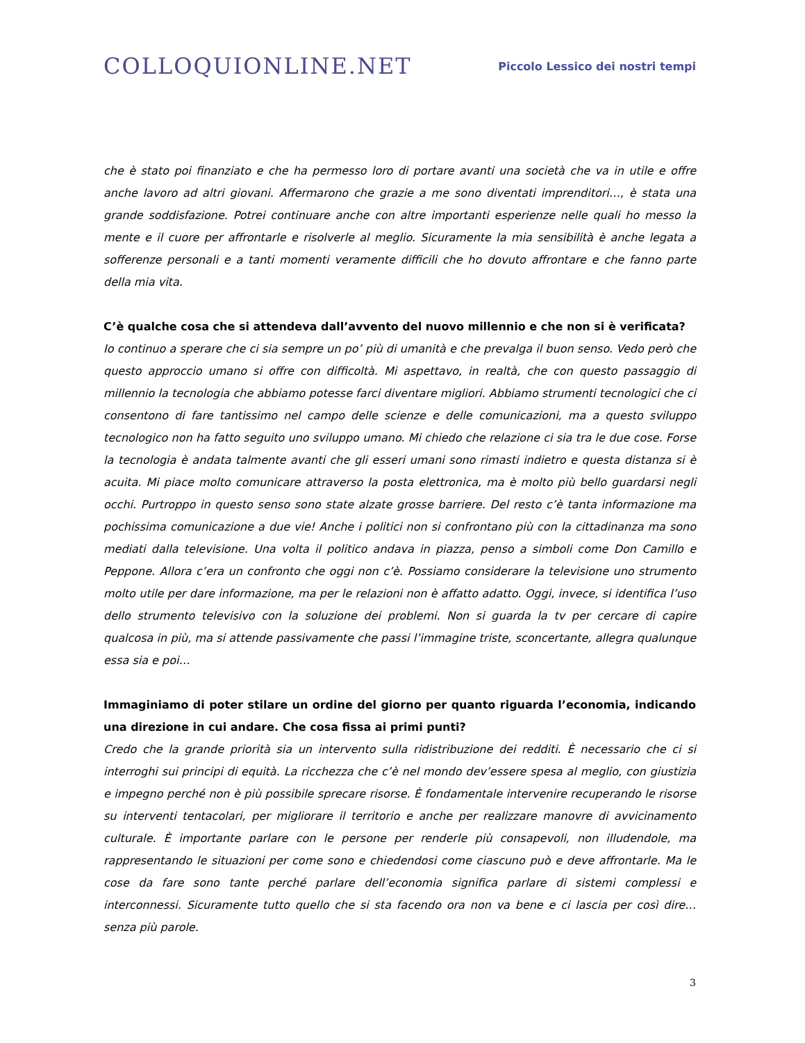COLLOQUIONLINE.NET
Piccolo Lessico dei nostri tempi
che è stato poi finanziato e che ha permesso loro di portare avanti una società che va in utile e offre anche lavoro ad altri giovani. Affermarono che grazie a me sono diventati imprenditori…, è stata una grande soddisfazione. Potrei continuare anche con altre importanti esperienze nelle quali ho messo la mente e il cuore per affrontarle e risolverle al meglio. Sicuramente la mia sensibilità è anche legata a sofferenze personali e a tanti momenti veramente difficili che ho dovuto affrontare e che fanno parte della mia vita.
C’è qualche cosa che si attendeva dall’avvento del nuovo millennio e che non si è verificata?
Io continuo a sperare che ci sia sempre un po’ più di umanità e che prevalga il buon senso. Vedo però che questo approccio umano si offre con difficoltà. Mi aspettavo, in realtà, che con questo passaggio di millennio la tecnologia che abbiamo potesse farci diventare migliori. Abbiamo strumenti tecnologici che ci consentono di fare tantissimo nel campo delle scienze e delle comunicazioni, ma a questo sviluppo tecnologico non ha fatto seguito uno sviluppo umano. Mi chiedo che relazione ci sia tra le due cose. Forse la tecnologia è andata talmente avanti che gli esseri umani sono rimasti indietro e questa distanza si è acuita. Mi piace molto comunicare attraverso la posta elettronica, ma è molto più bello guardarsi negli occhi. Purtroppo in questo senso sono state alzate grosse barriere. Del resto c’è tanta informazione ma pochissima comunicazione a due vie! Anche i politici non si confrontano più con la cittadinanza ma sono mediati dalla televisione. Una volta il politico andava in piazza, penso a simboli come Don Camillo e Peppone. Allora c’era un confronto che oggi non c’è. Possiamo considerare la televisione uno strumento molto utile per dare informazione, ma per le relazioni non è affatto adatto. Oggi, invece, si identifica l’uso dello strumento televisivo con la soluzione dei problemi. Non si guarda la tv per cercare di capire qualcosa in più, ma si attende passivamente che passi l’immagine triste, sconcertante, allegra qualunque essa sia e poi…
Immaginiamo di poter stilare un ordine del giorno per quanto riguarda l’economia, indicando una direzione in cui andare. Che cosa fissa ai primi punti?
Credo che la grande priorità sia un intervento sulla ridistribuzione dei redditi. È necessario che ci si interroghi sui principi di equità. La ricchezza che c’è nel mondo dev’essere spesa al meglio, con giustizia e impegno perché non è più possibile sprecare risorse. È fondamentale intervenire recuperando le risorse su interventi tentacolari, per migliorare il territorio e anche per realizzare manovre di avvicinamento culturale. È importante parlare con le persone per renderle più consapevoli, non illudendole, ma rappresentando le situazioni per come sono e chiedendosi come ciascuno può e deve affrontarle. Ma le cose da fare sono tante perché parlare dell’economia significa parlare di sistemi complessi e interconnessi. Sicuramente tutto quello che si sta facendo ora non va bene e ci lascia per così dire… senza più parole.
3